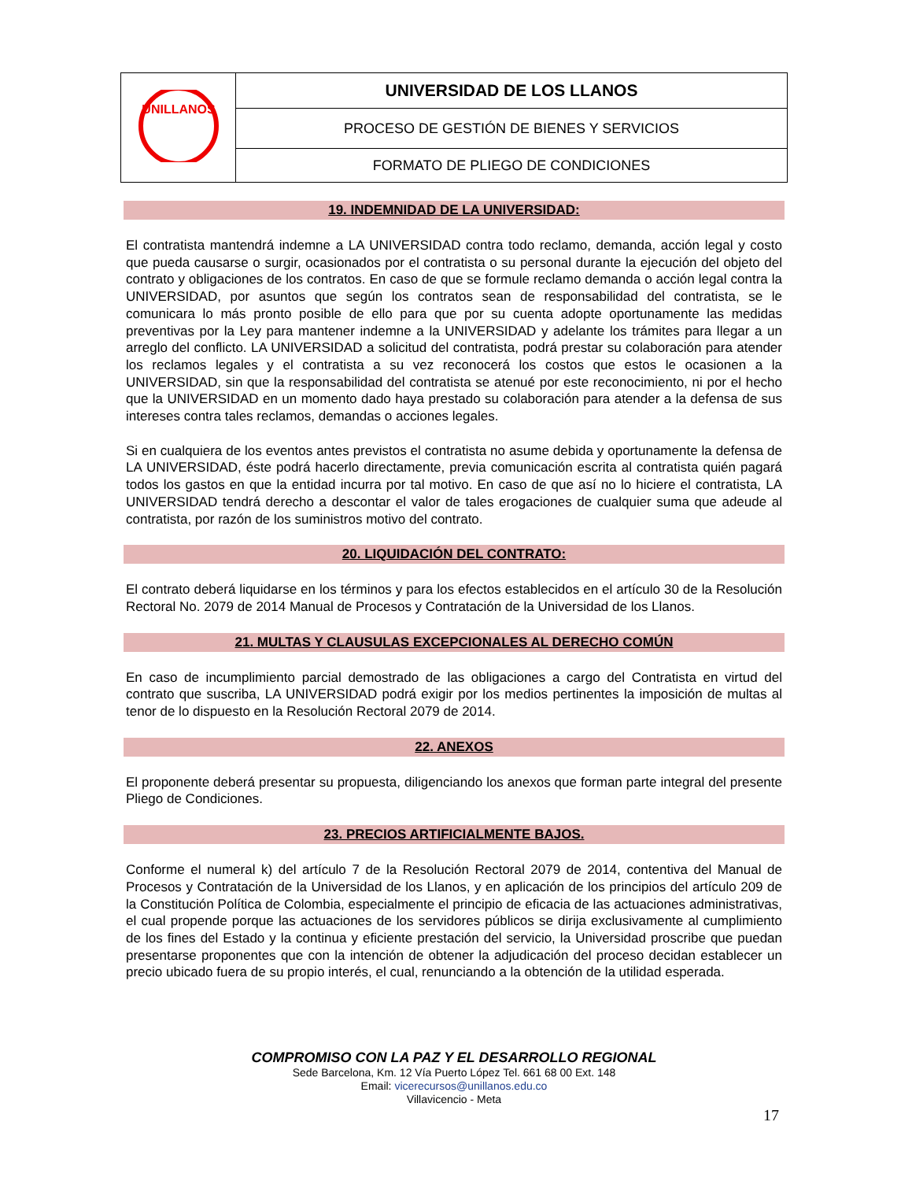| UNILLANOS | UNIVERSIDAD DE LOS LLANOS |
| | PROCESO DE GESTIÓN DE BIENES Y SERVICIOS |
| | FORMATO DE PLIEGO DE CONDICIONES |
19. INDEMNIDAD DE LA UNIVERSIDAD:
El contratista mantendrá indemne a LA UNIVERSIDAD contra todo reclamo, demanda, acción legal y costo que pueda causarse o surgir, ocasionados por el contratista o su personal durante la ejecución del objeto del contrato y obligaciones de los contratos. En caso de que se formule reclamo demanda o acción legal contra la UNIVERSIDAD, por asuntos que según los contratos sean de responsabilidad del contratista, se le comunicara lo más pronto posible de ello para que por su cuenta adopte oportunamente las medidas preventivas por la Ley para mantener indemne a la UNIVERSIDAD y adelante los trámites para llegar a un arreglo del conflicto. LA UNIVERSIDAD a solicitud del contratista, podrá prestar su colaboración para atender los reclamos legales y el contratista a su vez reconocerá los costos que estos le ocasionen a la UNIVERSIDAD, sin que la responsabilidad del contratista se atenué por este reconocimiento, ni por el hecho que la UNIVERSIDAD en un momento dado haya prestado su colaboración para atender a la defensa de sus intereses contra tales reclamos, demandas o acciones legales.
Si en cualquiera de los eventos antes previstos el contratista no asume debida y oportunamente la defensa de LA UNIVERSIDAD, éste podrá hacerlo directamente, previa comunicación escrita al contratista quién pagará todos los gastos en que la entidad incurra por tal motivo. En caso de que así no lo hiciere el contratista, LA UNIVERSIDAD tendrá derecho a descontar el valor de tales erogaciones de cualquier suma que adeude al contratista, por razón de los suministros motivo del contrato.
20. LIQUIDACIÓN DEL CONTRATO:
El contrato deberá liquidarse en los términos y para los efectos establecidos en el artículo 30 de la Resolución Rectoral No. 2079 de 2014 Manual de Procesos y Contratación de la Universidad de los Llanos.
21. MULTAS Y CLAUSULAS EXCEPCIONALES AL DERECHO COMÚN
En caso de incumplimiento parcial demostrado de las obligaciones a cargo del Contratista en virtud del contrato que suscriba, LA UNIVERSIDAD podrá exigir por los medios pertinentes la imposición de multas al tenor de lo dispuesto en la Resolución Rectoral 2079 de 2014.
22. ANEXOS
El proponente deberá presentar su propuesta, diligenciando los anexos que forman parte integral del presente Pliego de Condiciones.
23. PRECIOS ARTIFICIALMENTE BAJOS.
Conforme el numeral k) del artículo 7 de la Resolución Rectoral 2079 de 2014, contentiva del Manual de Procesos y Contratación de la Universidad de los Llanos, y en aplicación de los principios del artículo 209 de la Constitución Política de Colombia, especialmente el principio de eficacia de las actuaciones administrativas, el cual propende porque las actuaciones de los servidores públicos se dirija exclusivamente al cumplimiento de los fines del Estado y la continua y eficiente prestación del servicio, la Universidad proscribe que puedan presentarse proponentes que con la intención de obtener la adjudicación del proceso decidan establecer un precio ubicado fuera de su propio interés, el cual, renunciando a la obtención de la utilidad esperada.
COMPROMISO CON LA PAZ Y EL DESARROLLO REGIONAL
Sede Barcelona, Km. 12 Vía Puerto López Tel. 661 68 00 Ext. 148
Email: vicerecursos@unillanos.edu.co
Villavicencio - Meta
17